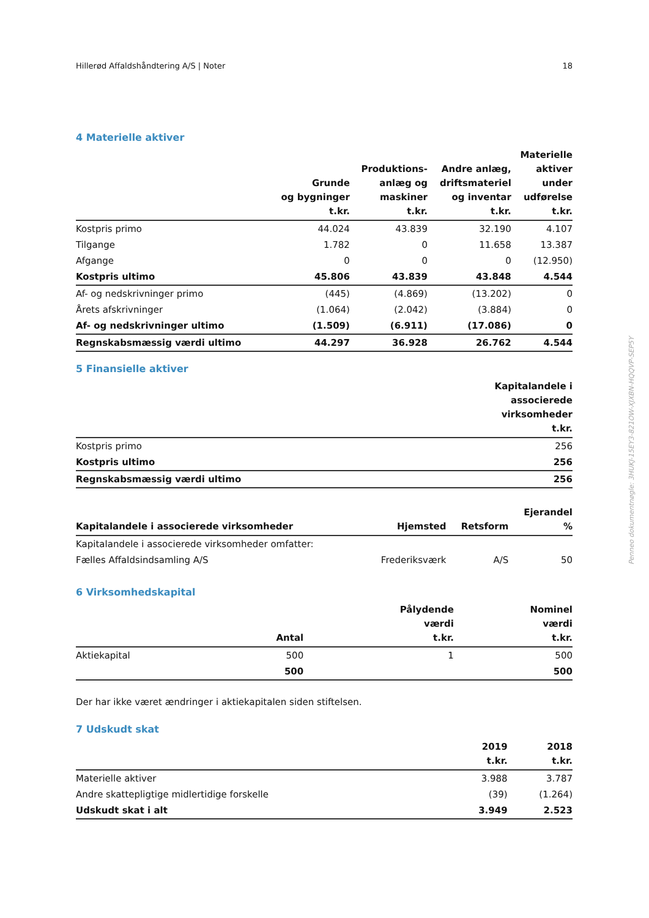Hillerød Affaldshåndtering A/S | Noter 18
4 Materielle aktiver
| | Grunde og bygninger t.kr. | Produktions- anlæg og maskiner t.kr. | Andre anlæg, driftsmateriel og inventar t.kr. | Materielle aktiver under udførelse t.kr. |
| --- | --- | --- | --- | --- |
| Kostpris primo | 44.024 | 43.839 | 32.190 | 4.107 |
| Tilgange | 1.782 | 0 | 11.658 | 13.387 |
| Afgange | 0 | 0 | 0 | (12.950) |
| Kostpris ultimo | 45.806 | 43.839 | 43.848 | 4.544 |
| Af- og nedskrivninger primo | (445) | (4.869) | (13.202) | 0 |
| Årets afskrivninger | (1.064) | (2.042) | (3.884) | 0 |
| Af- og nedskrivninger ultimo | (1.509) | (6.911) | (17.086) | 0 |
| Regnskabsmæssig værdi ultimo | 44.297 | 36.928 | 26.762 | 4.544 |
5 Finansielle aktiver
| | Kapitalandele i associerede virksomheder t.kr. |
| --- | --- |
| Kostpris primo | 256 |
| Kostpris ultimo | 256 |
| Regnskabsmæssig værdi ultimo | 256 |
| Kapitalandele i associerede virksomheder | Hjemsted | Retsform | Ejerandel % |
| --- | --- | --- | --- |
| Kapitalandele i associerede virksomheder omfatter: | | | |
| Fælles Affaldsindsamling A/S | Frederiksværk | A/S | 50 |
6 Virksomhedskapital
| | Antal | Pålydende værdi t.kr. | Nominel værdi t.kr. |
| --- | --- | --- | --- |
| Aktiekapital | 500 | 1 | 500 |
| | 500 | | 500 |
Der har ikke været ændringer i aktiekapitalen siden stiftelsen.
7 Udskudt skat
| | 2019 t.kr. | 2018 t.kr. |
| --- | --- | --- |
| Materielle aktiver | 3.988 | 3.787 |
| Andre skattepligtige midlertidige forskelle | (39) | (1.264) |
| Udskudt skat i alt | 3.949 | 2.523 |
Penneo dokumentnøgle: 3HUKJ-15EY3-821OW-XJXBN-HQQVP-SEP5Y